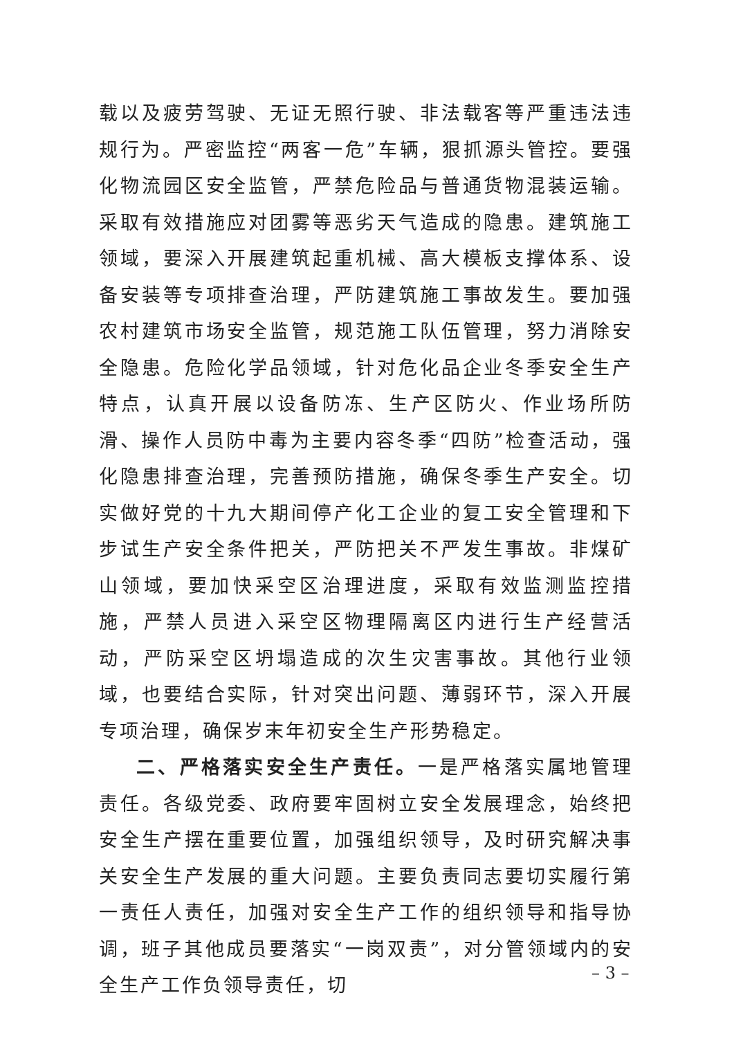载以及疲劳驾驶、无证无照行驶、非法载客等严重违法违规行为。严密监控“两客一危”车辆，狠抓源头管控。要强化物流园区安全监管，严禁危险品与普通货物混装运输。采取有效措施应对团雾等恶劣天气造成的隐患。建筑施工领域，要深入开展建筑起重机械、高大模板支撑体系、设备安装等专项排查治理，严防建筑施工事故发生。要加强农村建筑市场安全监管，规范施工队伍管理，努力消除安全隐患。危险化学品领域，针对危化品企业冬季安全生产特点，认真开展以设备防冻、生产区防火、作业场所防滑、操作人员防中毒为主要内容冬季“四防”检查活动，强化隐患排查治理，完善预防措施，确保冬季生产安全。切实做好党的十九大期间停产化工企业的复工安全管理和下步试生产安全条件把关，严防把关不严发生事故。非煤矿山领域，要加快采空区治理进度，采取有效监测监控措施，严禁人员进入采空区物理隔离区内进行生产经营活动，严防采空区坍塌造成的次生灾害事故。其他行业领域，也要结合实际，针对突出问题、薄弱环节，深入开展专项治理，确保岁末年初安全生产形势稳定。
二、严格落实安全生产责任。一是严格落实属地管理责任。各级党委、政府要牢固树立安全发展理念，始终把安全生产摆在重要位置，加强组织领导，及时研究解决事关安全生产发展的重大问题。主要负责同志要切实履行第一责任人责任，加强对安全生产工作的组织领导和指导协调，班子其他成员要落实“一岗双责”，对分管领域内的安全生产工作负领导责任，切
– 3 –